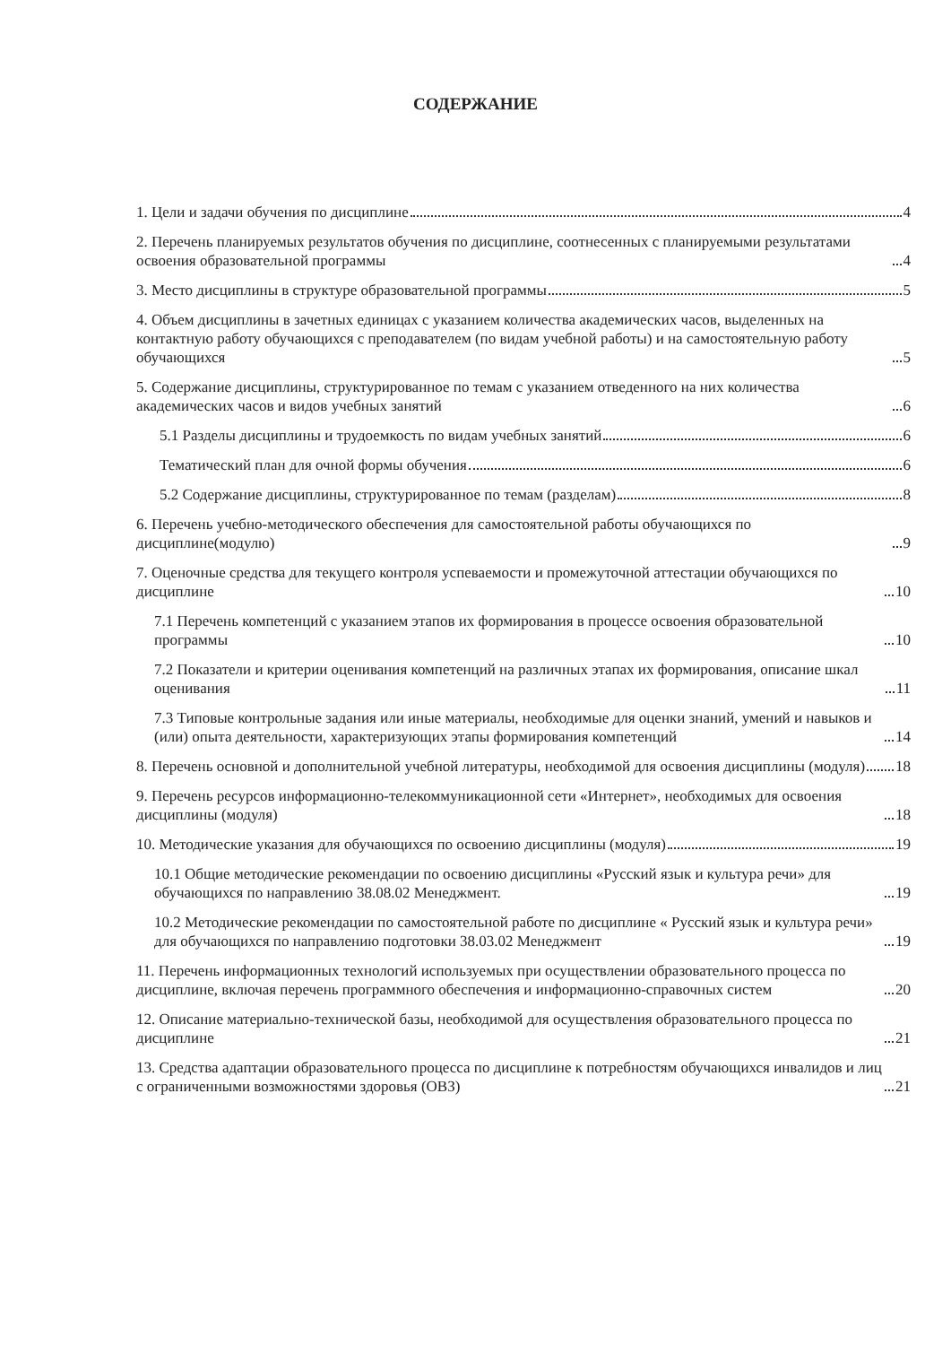СОДЕРЖАНИЕ
1. Цели и задачи обучения по дисциплине 4
2. Перечень планируемых результатов обучения по дисциплине, соотнесенных с планируемыми результатами освоения образовательной программы 4
3. Место дисциплины в структуре образовательной программы 5
4. Объем дисциплины в зачетных единицах с указанием количества академических часов, выделенных на контактную работу обучающихся с преподавателем (по видам учебной работы) и на самостоятельную работу обучающихся 5
5. Содержание дисциплины, структурированное по темам с указанием отведенного на них количества академических часов и видов учебных занятий 6
5.1 Разделы дисциплины и трудоемкость по видам учебных занятий 6
Тематический план для очной формы обучения 6
5.2 Содержание дисциплины, структурированное по темам (разделам) 8
6. Перечень учебно-методического обеспечения для самостоятельной работы обучающихся по дисциплине(модулю) 9
7. Оценочные средства для текущего контроля успеваемости и промежуточной аттестации обучающихся по дисциплине 10
7.1 Перечень компетенций с указанием этапов их формирования в процессе освоения образовательной программы 10
7.2 Показатели и критерии оценивания компетенций на различных этапах их формирования, описание шкал оценивания 11
7.3 Типовые контрольные задания или иные материалы, необходимые для оценки знаний, умений и навыков и (или) опыта деятельности, характеризующих этапы формирования компетенций 14
8. Перечень основной и дополнительной учебной литературы, необходимой для освоения дисциплины (модуля) 18
9. Перечень ресурсов информационно-телекоммуникационной сети «Интернет», необходимых для освоения дисциплины (модуля) 18
10. Методические указания для обучающихся по освоению дисциплины (модуля) 19
10.1 Общие методические рекомендации по освоению дисциплины «Русский язык и культура речи» для обучающихся по направлению 38.08.02 Менеджмент. 19
10.2 Методические рекомендации по самостоятельной работе по дисциплине « Русский язык и культура речи» для обучающихся по направлению подготовки 38.03.02 Менеджмент 19
11. Перечень информационных технологий используемых при осуществлении образовательного процесса по дисциплине, включая перечень программного обеспечения и информационно-справочных систем 20
12. Описание материально-технической базы, необходимой для осуществления образовательного процесса по дисциплине 21
13. Средства адаптации образовательного процесса по дисциплине к потребностям обучающихся инвалидов и лиц с ограниченными возможностями здоровья (ОВЗ) 21